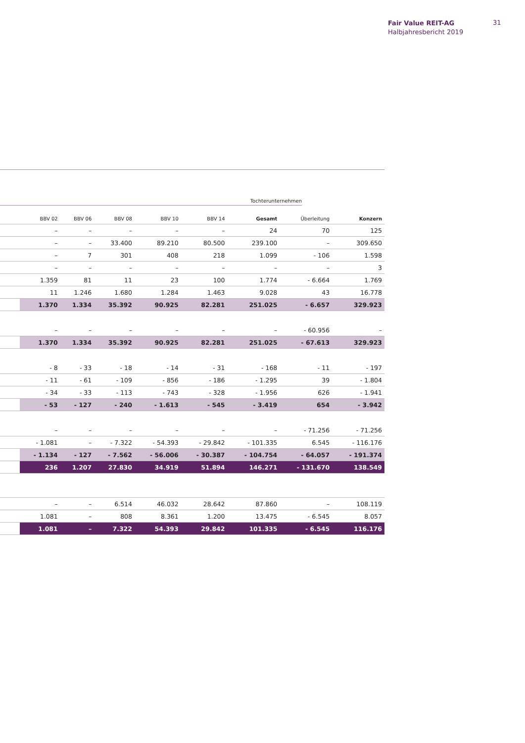Fair Value REIT-AG
Halbjahresbericht 2019
31
Tochterunternehmen
| | BBV 02 | BBV 06 | BBV 08 | BBV 10 | BBV 14 | Gesamt | Überleitung | Konzern |
| --- | --- | --- | --- | --- | --- | --- | --- | --- |
| | – | – | – | – | – | 24 | 70 | 125 |
| | – | – | 33.400 | 89.210 | 80.500 | 239.100 | – | 309.650 |
| | – | 7 | 301 | 408 | 218 | 1.099 | - 106 | 1.598 |
| | – | – | – | – | – | – | – | 3 |
| | 1.359 | 81 | 11 | 23 | 100 | 1.774 | - 6.664 | 1.769 |
| | 11 | 1.246 | 1.680 | 1.284 | 1.463 | 9.028 | 43 | 16.778 |
| | 1.370 | 1.334 | 35.392 | 90.925 | 82.281 | 251.025 | - 6.657 | 329.923 |
| | – | – | – | – | – | – | - 60.956 | – |
| | 1.370 | 1.334 | 35.392 | 90.925 | 82.281 | 251.025 | - 67.613 | 329.923 |
| | - 8 | - 33 | - 18 | - 14 | - 31 | - 168 | - 11 | - 197 |
| | - 11 | - 61 | - 109 | - 856 | - 186 | - 1.295 | 39 | - 1.804 |
| | - 34 | - 33 | - 113 | - 743 | - 328 | - 1.956 | 626 | - 1.941 |
| | - 53 | - 127 | - 240 | - 1.613 | - 545 | - 3.419 | 654 | - 3.942 |
| | – | – | – | – | – | – | - 71.256 | - 71.256 |
| | - 1.081 | – | - 7.322 | - 54.393 | - 29.842 | - 101.335 | 6.545 | - 116.176 |
| | - 1.134 | - 127 | - 7.562 | - 56.006 | - 30.387 | - 104.754 | - 64.057 | - 191.374 |
| | 236 | 1.207 | 27.830 | 34.919 | 51.894 | 146.271 | - 131.670 | 138.549 |
| | – | – | 6.514 | 46.032 | 28.642 | 87.860 | – | 108.119 |
| | 1.081 | – | 808 | 8.361 | 1.200 | 13.475 | - 6.545 | 8.057 |
| | 1.081 | – | 7.322 | 54.393 | 29.842 | 101.335 | - 6.545 | 116.176 |